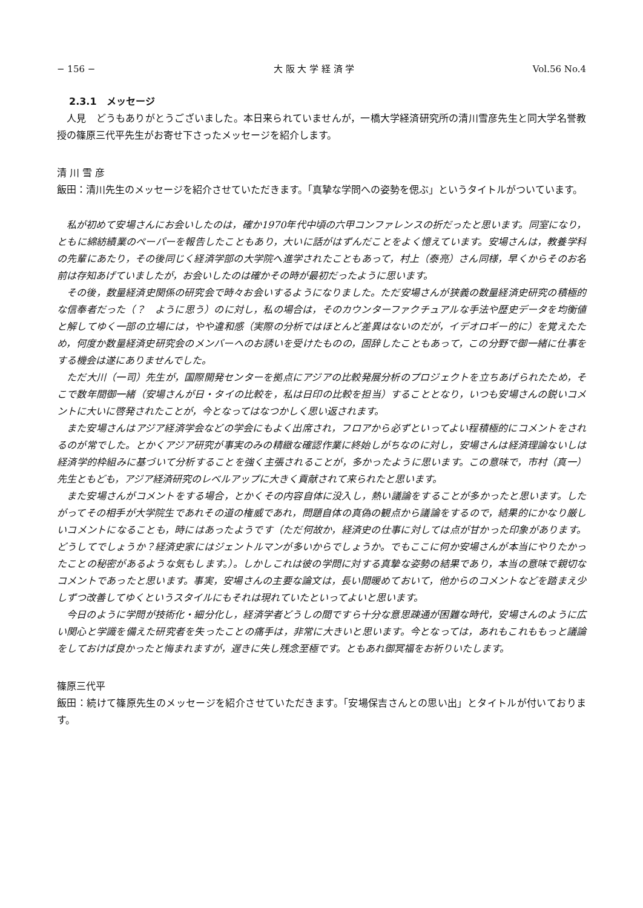− 156 − 大 阪 大 学 経 済 学 Vol.56 No.4
2.3.1　メッセージ
人見　どうもありがとうございました。本日来られていませんが，一橋大学経済研究所の清川雪彦先生と同大学名誉教授の篠原三代平先生がお寄せ下さったメッセージを紹介します。
清 川 雪 彦
飯田：清川先生のメッセージを紹介させていただきます。「真摯な学問への姿勢を偲ぶ」というタイトルがついています。
私が初めて安場さんにお会いしたのは，確か1970年代中頃の六甲コンファレンスの折だったと思います。同室になり，ともに綿紡績業のペーパーを報告したこともあり，大いに話がはずんだことをよく憶えています。安場さんは，教養学科の先輩にあたり，その後同じく経済学部の大学院へ進学されたこともあって，村上（泰亮）さん同様，早くからそのお名前は存知あげていましたが，お会いしたのは確かその時が最初だったように思います。
その後，数量経済史関係の研究会で時々お会いするようになりました。ただ安場さんが狭義の数量経済史研究の積極的な信奉者だった（？　ように思う）のに対し，私の場合は，そのカウンターファクチュアルな手法や歴史データを均衡値と解してゆく一部の立場には，やや違和感（実際の分析ではほとんど差異はないのだが，イデオロギー的に）を覚えたため，何度か数量経済史研究会のメンバーへのお誘いを受けたものの，固辞したこともあって，この分野で御一緒に仕事をする機会は遂にありませんでした。
ただ大川（一司）先生が，国際開発センターを拠点にアジアの比較発展分析のプロジェクトを立ちあげられたため，そこで数年間御一緒（安場さんが日・タイの比較を，私は日印の比較を担当）することとなり，いつも安場さんの鋭いコメントに大いに啓発されたことが，今となってはなつかしく思い返されます。
また安場さんはアジア経済学会などの学会にもよく出席され，フロアから必ずといってよい程積極的にコメントをされるのが常でした。とかくアジア研究が事実のみの精緻な確認作業に終始しがちなのに対し，安場さんは経済理論ないしは経済学的枠組みに基づいて分析することを強く主張されることが，多かったように思います。この意味で，市村（真一）先生ともども，アジア経済研究のレベルアップに大きく貢献されて来られたと思います。
また安場さんがコメントをする場合，とかくその内容自体に没入し，熱い議論をすることが多かったと思います。したがってその相手が大学院生であれその道の権威であれ，問題自体の真偽の観点から議論をするので，結果的にかなり厳しいコメントになることも，時にはあったようです（ただ何故か，経済史の仕事に対しては点が甘かった印象があります。どうしてでしょうか？経済史家にはジェントルマンが多いからでしょうか。でもここに何か安場さんが本当にやりたかったことの秘密があるような気もします。）。しかしこれは彼の学問に対する真摯な姿勢の結果であり，本当の意味で親切なコメントであったと思います。事実，安場さんの主要な論文は，長い間暖めておいて，他からのコメントなどを踏まえ少しずつ改善してゆくというスタイルにもそれは現れていたといってよいと思います。
今日のように学問が技術化・細分化し，経済学者どうしの間ですら十分な意思疎通が困難な時代，安場さんのように広い関心と学識を備えた研究者を失ったことの痛手は，非常に大きいと思います。今となっては，あれもこれももっと議論をしておけば良かったと悔まれますが，遅きに失し残念至極です。ともあれ御冥福をお祈りいたします。
篠原三代平
飯田：続けて篠原先生のメッセージを紹介させていただきます。「安場保吉さんとの思い出」とタイトルが付いております。